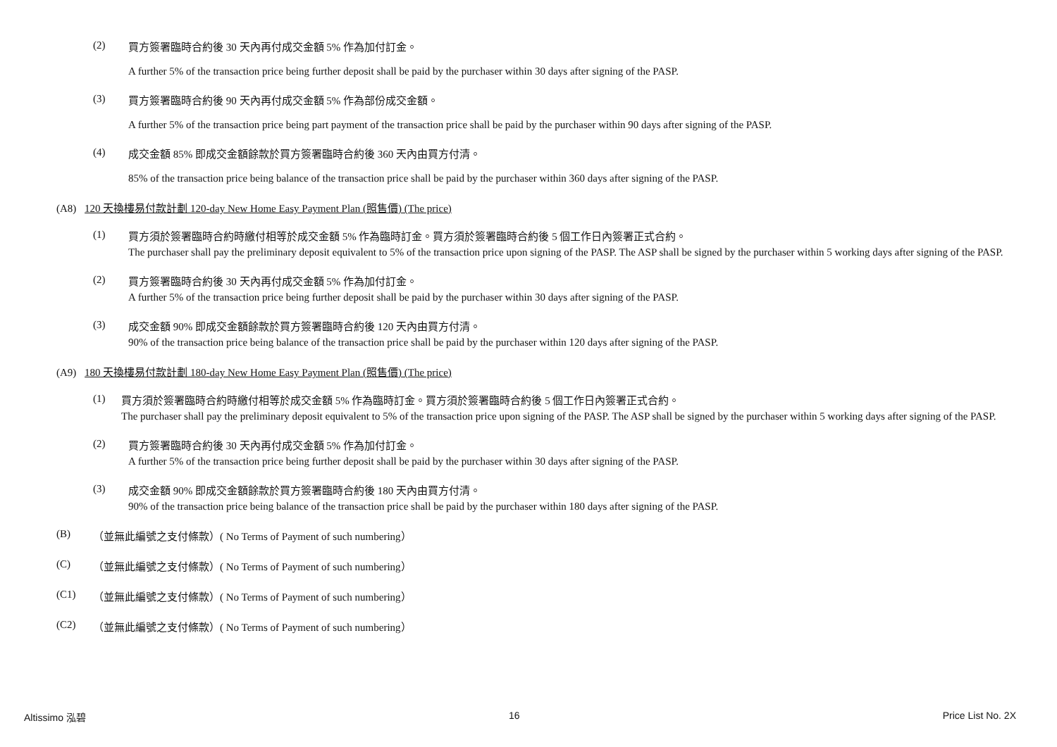(2)
買方簽署臨時合約後 30 天內再付成交金額 5% 作為加付訂金。
A further 5% of the transaction price being further deposit shall be paid by the purchaser within 30 days after signing of the PASP.
(3)
買方簽署臨時合約後 90 天內再付成交金額 5% 作為部份成交金額。
A further 5% of the transaction price being part payment of the transaction price shall be paid by the purchaser within 90 days after signing of the PASP.
(4)
成交金額 85% 即成交金額餘款於買方簽署臨時合約後 360 天內由買方付清。
85% of the transaction price being balance of the transaction price shall be paid by the purchaser within 360 days after signing of the PASP.
(A8) 120 天換樓易付款計劃 120-day New Home Easy Payment Plan (照售價) (The price)
(1)
買方須於簽署臨時合約時繳付相等於成交金額 5% 作為臨時訂金。買方須於簽署臨時合約後 5 個工作日內簽署正式合約。
The purchaser shall pay the preliminary deposit equivalent to 5% of the transaction price upon signing of the PASP. The ASP shall be signed by the purchaser within 5 working days after signing of the PASP.
(2)
買方簽署臨時合約後 30 天內再付成交金額 5% 作為加付訂金。
A further 5% of the transaction price being further deposit shall be paid by the purchaser within 30 days after signing of the PASP.
(3)
成交金額 90% 即成交金額餘款於買方簽署臨時合約後 120 天內由買方付清。
90% of the transaction price being balance of the transaction price shall be paid by the purchaser within 120 days after signing of the PASP.
(A9) 180 天換樓易付款計劃 180-day New Home Easy Payment Plan (照售價) (The price)
(1)
買方須於簽署臨時合約時繳付相等於成交金額 5% 作為臨時訂金。買方須於簽署臨時合約後 5 個工作日內簽署正式合約。
The purchaser shall pay the preliminary deposit equivalent to 5% of the transaction price upon signing of the PASP. The ASP shall be signed by the purchaser within 5 working days after signing of the PASP.
(2)
買方簽署臨時合約後 30 天內再付成交金額 5% 作為加付訂金。
A further 5% of the transaction price being further deposit shall be paid by the purchaser within 30 days after signing of the PASP.
(3)
成交金額 90% 即成交金額餘款於買方簽署臨時合約後 180 天內由買方付清。
90% of the transaction price being balance of the transaction price shall be paid by the purchaser within 180 days after signing of the PASP.
(B) （並無此編號之支付條款）( No Terms of Payment of such numbering）
(C) （並無此編號之支付條款）( No Terms of Payment of such numbering）
(C1) （並無此編號之支付條款）( No Terms of Payment of such numbering）
(C2) （並無此編號之支付條款）( No Terms of Payment of such numbering）
Altissimo 泓碧 16 Price List No. 2X